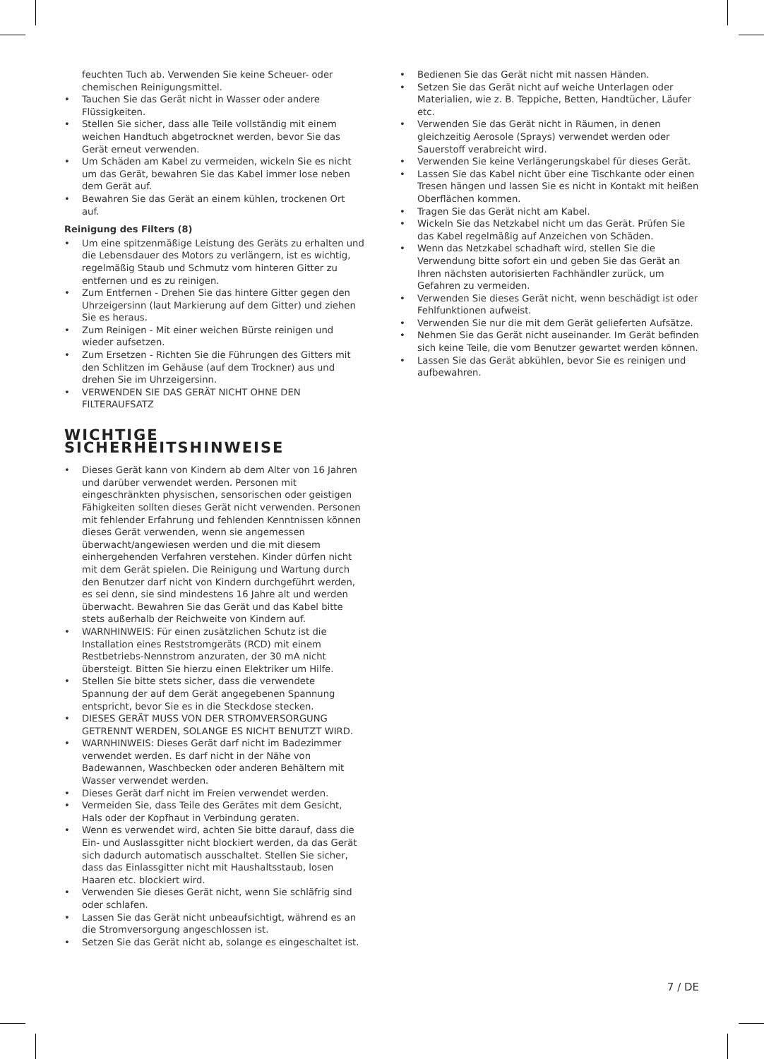feuchten Tuch ab. Verwenden Sie keine Scheuer- oder chemischen Reinigungsmittel.
• Tauchen Sie das Gerät nicht in Wasser oder andere Flüssigkeiten.
• Stellen Sie sicher, dass alle Teile vollständig mit einem weichen Handtuch abgetrocknet werden, bevor Sie das Gerät erneut verwenden.
• Um Schäden am Kabel zu vermeiden, wickeln Sie es nicht um das Gerät, bewahren Sie das Kabel immer lose neben dem Gerät auf.
• Bewahren Sie das Gerät an einem kühlen, trockenen Ort auf.
Reinigung des Filters (8)
• Um eine spitzenmäßige Leistung des Geräts zu erhalten und die Lebensdauer des Motors zu verlängern, ist es wichtig, regelmäßig Staub und Schmutz vom hinteren Gitter zu entfernen und es zu reinigen.
• Zum Entfernen - Drehen Sie das hintere Gitter gegen den Uhrzeigersinn (laut Markierung auf dem Gitter) und ziehen Sie es heraus.
• Zum Reinigen - Mit einer weichen Bürste reinigen und wieder aufsetzen.
• Zum Ersetzen - Richten Sie die Führungen des Gitters mit den Schlitzen im Gehäuse (auf dem Trockner) aus und drehen Sie im Uhrzeigersinn.
• VERWENDEN SIE DAS GERÄT NICHT OHNE DEN FILTERAUFSATZ
WICHTIGE SICHERHEITSHINWEISE
• Dieses Gerät kann von Kindern ab dem Alter von 16 Jahren und darüber verwendet werden. Personen mit eingeschränkten physischen, sensorischen oder geistigen Fähigkeiten sollten dieses Gerät nicht verwenden. Personen mit fehlender Erfahrung und fehlenden Kenntnissen können dieses Gerät verwenden, wenn sie angemessen überwacht/angewiesen werden und die mit diesem einhergehenden Verfahren verstehen. Kinder dürfen nicht mit dem Gerät spielen. Die Reinigung und Wartung durch den Benutzer darf nicht von Kindern durchgeführt werden, es sei denn, sie sind mindestens 16 Jahre alt und werden überwacht. Bewahren Sie das Gerät und das Kabel bitte stets außerhalb der Reichweite von Kindern auf.
• WARNHINWEIS: Für einen zusätzlichen Schutz ist die Installation eines Reststromgeräts (RCD) mit einem Restbetriebs-Nennstrom anzuraten, der 30 mA nicht übersteigt. Bitten Sie hierzu einen Elektriker um Hilfe.
• Stellen Sie bitte stets sicher, dass die verwendete Spannung der auf dem Gerät angegebenen Spannung entspricht, bevor Sie es in die Steckdose stecken.
• DIESES GERÄT MUSS VON DER STROMVERSORGUNG GETRENNT WERDEN, SOLANGE ES NICHT BENUTZT WIRD.
• WARNHINWEIS: Dieses Gerät darf nicht im Badezimmer verwendet werden. Es darf nicht in der Nähe von Badewannen, Waschbecken oder anderen Behältern mit Wasser verwendet werden.
• Dieses Gerät darf nicht im Freien verwendet werden.
• Vermeiden Sie, dass Teile des Gerätes mit dem Gesicht, Hals oder der Kopfhaut in Verbindung geraten.
• Wenn es verwendet wird, achten Sie bitte darauf, dass die Ein- und Auslassgitter nicht blockiert werden, da das Gerät sich dadurch automatisch ausschaltet. Stellen Sie sicher, dass das Einlassgitter nicht mit Haushaltsstaub, losen Haaren etc. blockiert wird.
• Verwenden Sie dieses Gerät nicht, wenn Sie schläfrig sind oder schlafen.
• Lassen Sie das Gerät nicht unbeaufsichtigt, während es an die Stromversorgung angeschlossen ist.
• Setzen Sie das Gerät nicht ab, solange es eingeschaltet ist.
• Bedienen Sie das Gerät nicht mit nassen Händen.
• Setzen Sie das Gerät nicht auf weiche Unterlagen oder Materialien, wie z. B. Teppiche, Betten, Handtücher, Läufer etc.
• Verwenden Sie das Gerät nicht in Räumen, in denen gleichzeitig Aerosole (Sprays) verwendet werden oder Sauerstoff verabreicht wird.
• Verwenden Sie keine Verlängerungskabel für dieses Gerät.
• Lassen Sie das Kabel nicht über eine Tischkante oder einen Tresen hängen und lassen Sie es nicht in Kontakt mit heißen Oberflächen kommen.
• Tragen Sie das Gerät nicht am Kabel.
• Wickeln Sie das Netzkabel nicht um das Gerät. Prüfen Sie das Kabel regelmäßig auf Anzeichen von Schäden.
• Wenn das Netzkabel schadhaft wird, stellen Sie die Verwendung bitte sofort ein und geben Sie das Gerät an Ihren nächsten autorisierten Fachhändler zurück, um Gefahren zu vermeiden.
• Verwenden Sie dieses Gerät nicht, wenn beschädigt ist oder Fehlfunktionen aufweist.
• Verwenden Sie nur die mit dem Gerät gelieferten Aufsätze.
• Nehmen Sie das Gerät nicht auseinander. Im Gerät befinden sich keine Teile, die vom Benutzer gewartet werden können.
• Lassen Sie das Gerät abkühlen, bevor Sie es reinigen und aufbewahren.
7 / DE